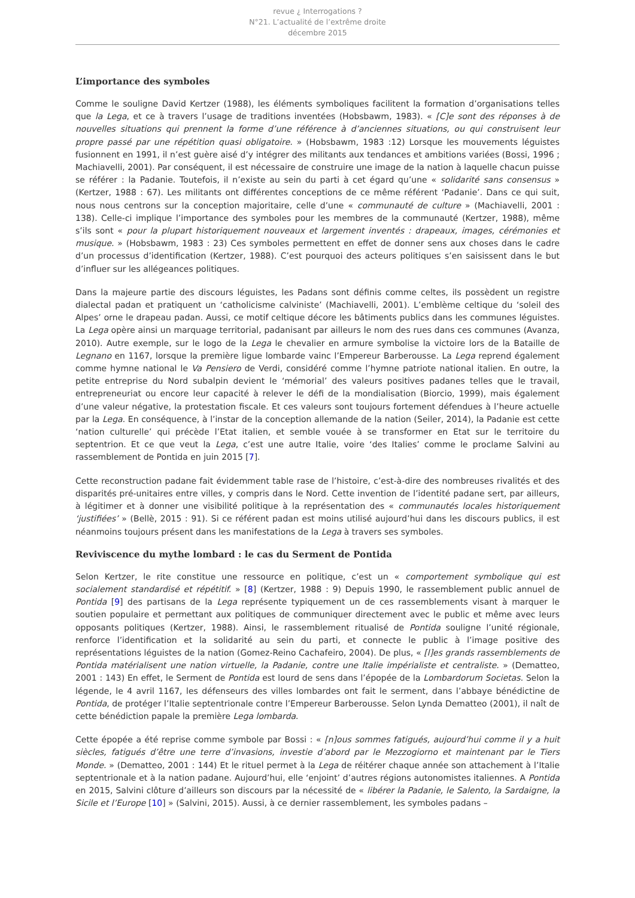revue ¿ Interrogations ?
N°21. L’actualité de l’extrême droite
décembre 2015
L’importance des symboles
Comme le souligne David Kertzer (1988), les éléments symboliques facilitent la formation d’organisations telles que la Lega, et ce à travers l’usage de traditions inventées (Hobsbawm, 1983). « [C]e sont des réponses à de nouvelles situations qui prennent la forme d’une référence à d’anciennes situations, ou qui construisent leur propre passé par une répétition quasi obligatoire. » (Hobsbawm, 1983 :12) Lorsque les mouvements léguistes fusionnent en 1991, il n’est guère aisé d’y intégrer des militants aux tendances et ambitions variées (Bossi, 1996 ; Machiavelli, 2001). Par conséquent, il est nécessaire de construire une image de la nation à laquelle chacun puisse se référer : la Padanie. Toutefois, il n’existe au sein du parti à cet égard qu’une « solidarité sans consensus » (Kertzer, 1988 : 67). Les militants ont différentes conceptions de ce même référent ‘Padanie’. Dans ce qui suit, nous nous centrons sur la conception majoritaire, celle d’une « communauté de culture » (Machiavelli, 2001 : 138). Celle-ci implique l’importance des symboles pour les membres de la communauté (Kertzer, 1988), même s’ils sont « pour la plupart historiquement nouveaux et largement inventés : drapeaux, images, cérémonies et musique. » (Hobsbawm, 1983 : 23) Ces symboles permettent en effet de donner sens aux choses dans le cadre d’un processus d’identification (Kertzer, 1988). C’est pourquoi des acteurs politiques s’en saisissent dans le but d’influer sur les allégeances politiques.
Dans la majeure partie des discours léguistes, les Padans sont définis comme celtes, ils possèdent un registre dialectal padan et pratiquent un ‘catholicisme calviniste’ (Machiavelli, 2001). L’emblème celtique du ‘soleil des Alpes’ orne le drapeau padan. Aussi, ce motif celtique décore les bâtiments publics dans les communes léguistes. La Lega opère ainsi un marquage territorial, padanisant par ailleurs le nom des rues dans ces communes (Avanza, 2010). Autre exemple, sur le logo de la Lega le chevalier en armure symbolise la victoire lors de la Bataille de Legnano en 1167, lorsque la première ligue lombarde vainc l’Empereur Barberousse. La Lega reprend également comme hymne national le Va Pensiero de Verdi, considéré comme l’hymne patriote national italien. En outre, la petite entreprise du Nord subalpin devient le ‘mémorial’ des valeurs positives padanes telles que le travail, entrepreneuriat ou encore leur capacité à relever le défi de la mondialisation (Biorcio, 1999), mais également d’une valeur négative, la protestation fiscale. Et ces valeurs sont toujours fortement défendues à l’heure actuelle par la Lega. En conséquence, à l’instar de la conception allemande de la nation (Seiler, 2014), la Padanie est cette ‘nation culturelle’ qui précède l’Etat italien, et semble vouée à se transformer en Etat sur le territoire du septentrion. Et ce que veut la Lega, c’est une autre Italie, voire ‘des Italies’ comme le proclame Salvini au rassemblement de Pontida en juin 2015 [7].
Cette reconstruction padane fait évidemment table rase de l’histoire, c’est-à-dire des nombreuses rivalités et des disparités pré-unitaires entre villes, y compris dans le Nord. Cette invention de l’identité padane sert, par ailleurs, à légitimer et à donner une visibilité politique à la représentation des « communautés locales historiquement ‘justifiées’ » (Bellè, 2015 : 91). Si ce référent padan est moins utilisé aujourd’hui dans les discours publics, il est néanmoins toujours présent dans les manifestations de la Lega à travers ses symboles.
Reviviscence du mythe lombard : le cas du Serment de Pontida
Selon Kertzer, le rite constitue une ressource en politique, c’est un « comportement symbolique qui est socialement standardisé et répétitif. » [8] (Kertzer, 1988 : 9) Depuis 1990, le rassemblement public annuel de Pontida [9] des partisans de la Lega représente typiquement un de ces rassemblements visant à marquer le soutien populaire et permettant aux politiques de communiquer directement avec le public et même avec leurs opposants politiques (Kertzer, 1988). Ainsi, le rassemblement ritualisé de Pontida souligne l’unité régionale, renforce l’identification et la solidarité au sein du parti, et connecte le public à l’image positive des représentations léguistes de la nation (Gomez-Reino Cachafeiro, 2004). De plus, « [l]es grands rassemblements de Pontida matérialisent une nation virtuelle, la Padanie, contre une Italie impérialiste et centraliste. » (Dematteo, 2001 : 143) En effet, le Serment de Pontida est lourd de sens dans l’épopée de la Lombardorum Societas. Selon la légende, le 4 avril 1167, les défenseurs des villes lombardes ont fait le serment, dans l’abbaye bénédictine de Pontida, de protéger l’Italie septentrionale contre l’Empereur Barberousse. Selon Lynda Dematteo (2001), il naît de cette bénédiction papale la première Lega lombarda.
Cette épopée a été reprise comme symbole par Bossi : « [n]ous sommes fatigués, aujourd’hui comme il y a huit siècles, fatigués d’être une terre d’invasions, investie d’abord par le Mezzogiorno et maintenant par le Tiers Monde. » (Dematteo, 2001 : 144) Et le rituel permet à la Lega de réitérer chaque année son attachement à l’Italie septentrionale et à la nation padane. Aujourd’hui, elle ‘enjoint’ d’autres régions autonomistes italiennes. A Pontida en 2015, Salvini clôture d’ailleurs son discours par la nécessité de « libérer la Padanie, le Salento, la Sardaigne, la Sicile et l’Europe [10] » (Salvini, 2015). Aussi, à ce dernier rassemblement, les symboles padans –